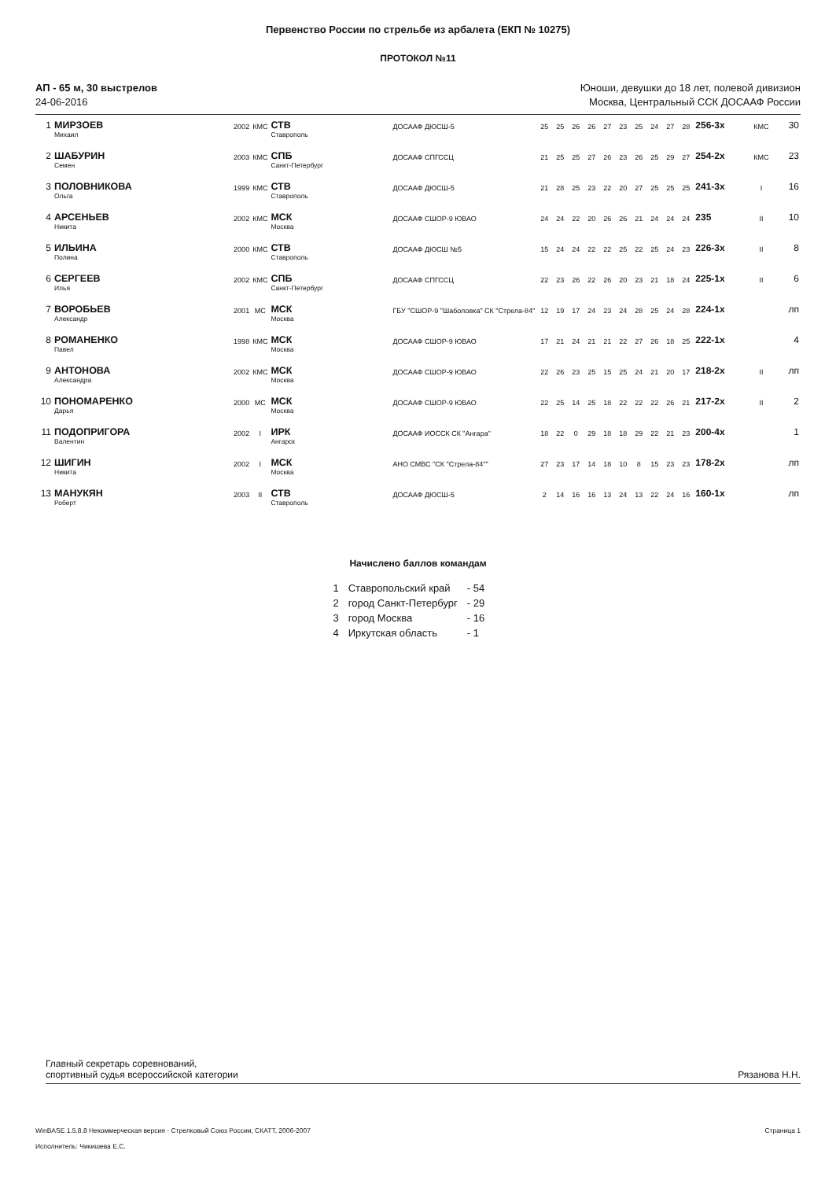Первенство России по стрельбе из арбалета (ЕКП № 10275)
ПРОТОКОЛ №11
АП - 65 м, 30 выстрелов
24-06-2016
Юноши, девушки до 18 лет, полевой дивизион
Москва, Центральный ССК ДОСААФ России
| 1 | МИРЗОЕВ Михаил | 2002 | КМС | СТВ Ставрополь | ДОСААФ ДЮСШ-5 | 25 | 25 | 26 | 26 | 27 | 23 | 25 | 24 | 27 | 28 | 256-3x | КМС | 30 |
| 2 | ШАБУРИН Семен | 2003 | КМС | СПБ Санкт-Петербург | ДОСААФ СПГССЦ | 21 | 25 | 25 | 27 | 26 | 23 | 26 | 25 | 29 | 27 | 254-2x | КМС | 23 |
| 3 | ПОЛОВНИКОВА Ольга | 1999 | КМС | СТВ Ставрополь | ДОСААФ ДЮСШ-5 | 21 | 28 | 25 | 23 | 22 | 20 | 27 | 25 | 25 | 25 | 241-3x | I | 16 |
| 4 | АРСЕНЬЕВ Никита | 2002 | КМС | МСК Москва | ДОСААФ СШОР-9 ЮВАО | 24 | 24 | 22 | 20 | 26 | 26 | 21 | 24 | 24 | 24 | 235 | II | 10 |
| 5 | ИЛЬИНА Полина | 2000 | КМС | СТВ Ставрополь | ДОСААФ ДЮСШ №5 | 15 | 24 | 24 | 22 | 22 | 25 | 22 | 25 | 24 | 23 | 226-3x | II | 8 |
| 6 | СЕРГЕЕВ Илья | 2002 | КМС | СПБ Санкт-Петербург | ДОСААФ СПГССЦ | 22 | 23 | 26 | 22 | 26 | 20 | 23 | 21 | 18 | 24 | 225-1x | II | 6 |
| 7 | ВОРОБЬЕВ Александр | 2001 | МС | МСК Москва | ГБУ "СШОР-9 "Шаболовка" СК "Стрела-84" | 12 | 19 | 17 | 24 | 23 | 24 | 28 | 25 | 24 | 28 | 224-1x | | лп |
| 8 | РОМАНЕНКО Павел | 1998 | КМС | МСК Москва | ДОСААФ СШОР-9 ЮВАО | 17 | 21 | 24 | 21 | 21 | 22 | 27 | 26 | 18 | 25 | 222-1x | | 4 |
| 9 | АНТОНОВА Александра | 2002 | КМС | МСК Москва | ДОСААФ СШОР-9 ЮВАО | 22 | 26 | 23 | 25 | 15 | 25 | 24 | 21 | 20 | 17 | 218-2x | II | лп |
| 10 | ПОНОМАРЕНКО Дарья | 2000 | МС | МСК Москва | ДОСААФ СШОР-9 ЮВАО | 22 | 25 | 14 | 25 | 18 | 22 | 22 | 22 | 26 | 21 | 217-2x | II | 2 |
| 11 | ПОДОПРИГОРА Валентин | 2002 | I | ИРК Ангарск | ДОСААФ ИОССК СК "Ангара" | 18 | 22 | 0 | 29 | 18 | 18 | 29 | 22 | 21 | 23 | 200-4x | | 1 |
| 12 | ШИГИН Никита | 2002 | I | МСК Москва | АНО СМВС "СК "Стрела-84"" | 27 | 23 | 17 | 14 | 18 | 10 | 8 | 15 | 23 | 23 | 178-2x | | лп |
| 13 | МАНУКЯН Роберт | 2003 | II | СТВ Ставрополь | ДОСААФ ДЮСШ-5 | 2 | 14 | 16 | 16 | 13 | 24 | 13 | 22 | 24 | 16 | 160-1x | | лп |
Начислено баллов командам
| 1 | Ставропольский край | - 54 |
| 2 | город Санкт-Петербург | - 29 |
| 3 | город Москва | - 16 |
| 4 | Иркутская область | - 1 |
Главный секретарь соревнований,
спортивный судья всероссийской категории
Рязанова Н.Н.
WinBASE 1.5.8.8 Некоммерческая версия - Стрелковый Союз России, СКАТТ, 2006-2007 Страница 1
Исполнитель: Чикишева Е.С.